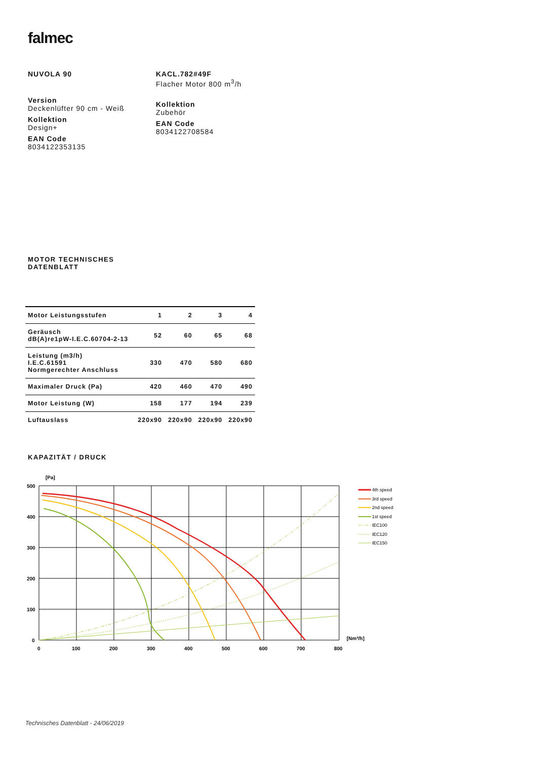falmec
NUVOLA 90
Version
Deckenlüfter 90 cm - Weiß
Kollektion
Design+
EAN Code
8034122353135
KACL.782#49F
Flacher Motor 800 m<sup>3</sup>/h
Kollektion
Zubehör
EAN Code
8034122708584
MOTOR TECHNISCHES
DATENBLATT
| Motor Leistungsstufen | 1 | 2 | 3 | 4 |
| --- | --- | --- | --- | --- |
| Geräusch dB(A)re1pW-I.E.C.60704-2-13 | 52 | 60 | 65 | 68 |
| Leistung (m3/h) I.E.C.61591 Normgerechter Anschluss | 330 | 470 | 580 | 680 |
| Maximaler Druck (Pa) | 420 | 460 | 470 | 490 |
| Motor Leistung (W) | 158 | 177 | 194 | 239 |
| Luftauslass | 220x90 | 220x90 | 220x90 | 220x90 |
KAPAZITÄT / DRUCK
[Pa]
500
400
300
200
100
0
0
100
200
300
400
500
600
700
800
[Nm³/h]
4th speed
3rd speed
2nd speed
1st speed
IEC100
IEC120
IEC150
Technisches Datenblatt - 24/06/2019